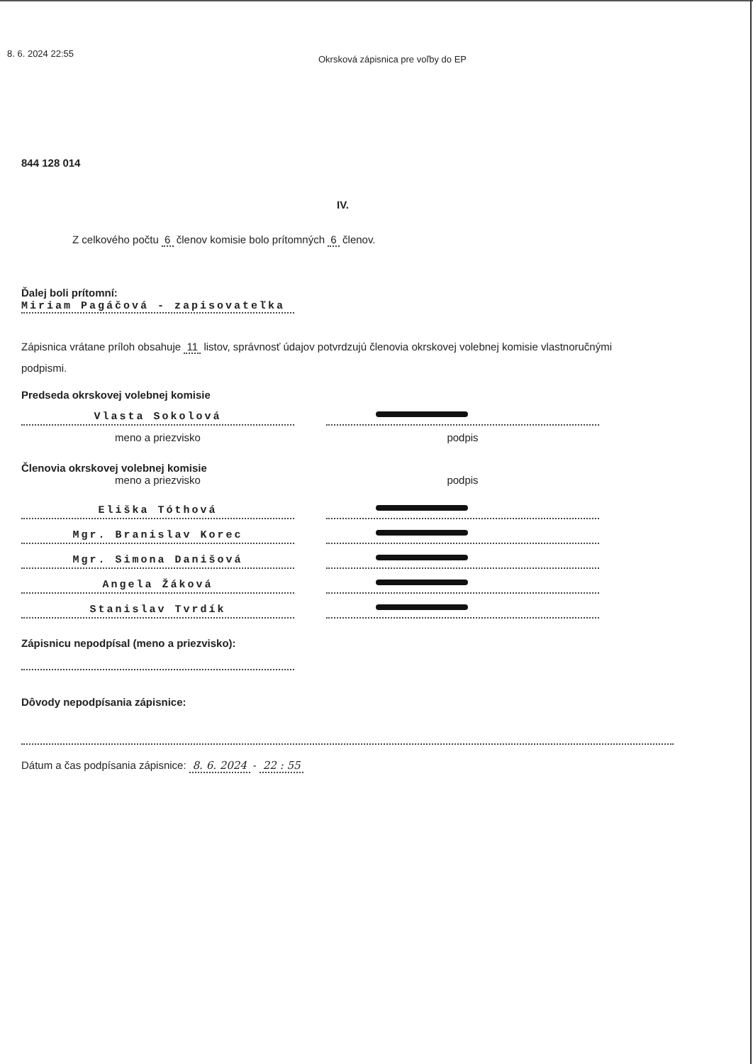8. 6. 2024 22:55 Okrsková zápisnica pre voľby do EP
844 128 014
IV.
Z celkového počtu 6 členov komisie bolo prítomných 6 členov.
Ďalej boli prítomní:
Miriam Pagáčová - zapisovateľka
Zápisnica vrátane príloh obsahuje 11 listov, správnosť údajov potvrdzujú členovia okrskovej volebnej komisie vlastnoručnými podpismi.
Predseda okrskovej volebnej komisie
Vlasta Sokolová
meno a priezvisko podpis
Členovia okrskovej volebnej komisie
meno a priezvisko podpis
Eliška Tóthová
Mgr. Branislav Korec
Mgr. Simona Danišová
Angela Žáková
Stanislav Tvrdík
Zápisnicu nepodpísal (meno a priezvisko):
Dôvody nepodpísania zápisnice:
Dátum a čas podpísania zápisnice: 8. 6. 2024 - 22 : 55